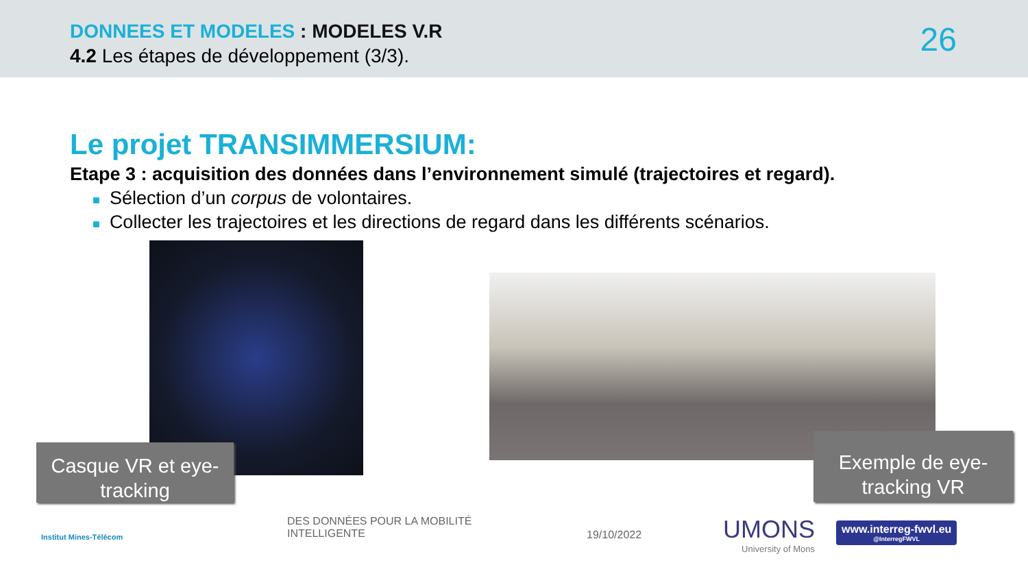DONNEES ET MODELES : MODELES V.R
4.2 Les étapes de développement (3/3).
26
Le projet TRANSIMMERSIUM:
Etape 3 : acquisition des données dans l’environnement simulé (trajectoires et regard).
■ Sélection d’un corpus de volontaires.
■ Collecter les trajectoires et les directions de regard dans les différents scénarios.
Casque VR et eye-tracking
Exemple de eye-tracking VR
Institut Mines-Télécom
DES DONNÉES POUR LA MOBILITÉ
INTELLIGENTE
19/10/2022
UMONS
University of Mons
www.interreg-fwvl.eu
@InterregFWVL